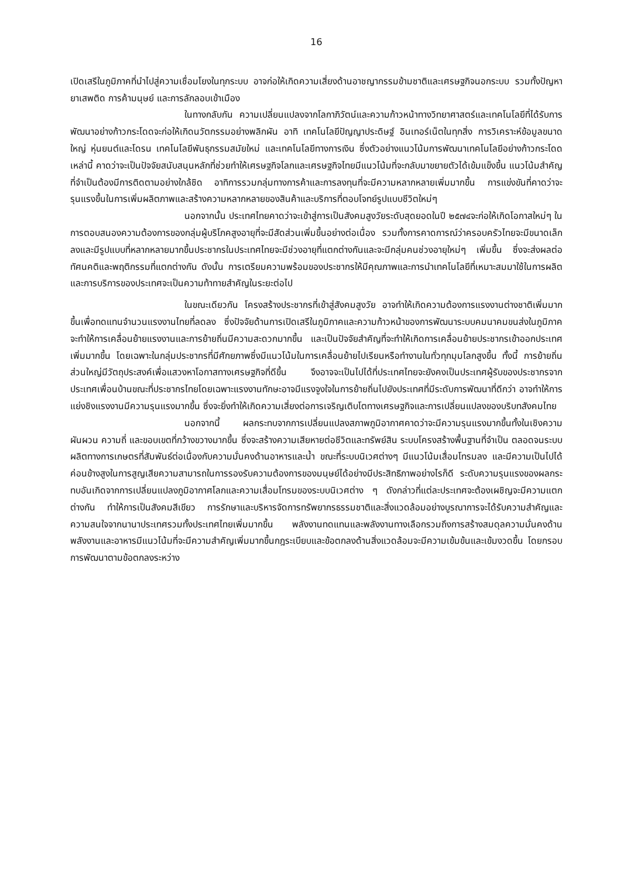16
เปิดเสรีในภูมิภาคที่นำไปสู่ความเชื่อมโยงในทุกระบบ อาจก่อให้เกิดความเสี่ยงด้านอาชญากรรมข้ามชาติและเศรษฐกิจนอกระบบ รวมทั้งปัญหายาเสพติด การค้ามนุษย์ และการลักลอบเข้าเมือง
ในทางกลับกัน ความเปลี่ยนแปลงจากโลกาภิวัตน์และความก้าวหน้าทางวิทยาศาสตร์และเทคโนโลยีที่ได้รับการพัฒนาอย่างก้าวกระโดดจะก่อให้เกิดนวัตกรรมอย่างพลิกผัน อาทิ เทคโนโลยีปัญญาประดิษฐ์ อินเทอร์เน็ตในทุกสิ่ง การวิเคราะห์ข้อมูลขนาดใหญ่ หุ่นยนต์และโดรน เทคโนโลยีพันธุกรรมสมัยใหม่ และเทคโนโลยีทางการเงิน ซึ่งตัวอย่างแนวโน้มการพัฒนาเทคโนโลยีอย่างก้าวกระโดดเหล่านี้ คาดว่าจะเป็นปัจจัยสนับสนุนหลักที่ช่วยทำให้เศรษฐกิจโลกและเศรษฐกิจไทยมีแนวโน้มที่จะกลับมาขยายตัวได้เข้มแข็งขึ้น แนวโน้มสำคัญที่จำเป็นต้องมีการติดตามอย่างใกล้ชิด อาทิการรวมกลุ่มทางการค้าและการลงทุนที่จะมีความหลากหลายเพิ่มมากขึ้น การแข่งขันที่คาดว่าจะรุนแรงขึ้นในการเพิ่มผลิตภาพและสร้างความหลากหลายของสินค้าและบริการที่ตอบโจทย์รูปแบบชีวิตใหม่ๆ
นอกจากนั้น ประเทศไทยคาดว่าจะเข้าสู่การเป็นสังคมสูงวัยระดับสุดยอดในปี ๒๕๗๔จะก่อให้เกิดโอกาสใหม่ๆ ในการตอบสนองความต้องการของกลุ่มผู้บริโภคสูงอายุที่จะมีสัดส่วนเพิ่มขึ้นอย่างต่อเนื่อง รวมทั้งการคาดการณ์ว่าครอบครัวไทยจะมีขนาดเล็กลงและมีรูปแบบที่หลากหลายมากขึ้นประชากรในประเทศไทยจะมีช่วงอายุที่แตกต่างกันและจะมีกลุ่มคนช่วงอายุใหม่ๆ เพิ่มขึ้น ซึ่งจะส่งผลต่อทัศนคติและพฤติกรรมที่แตกต่างกัน ดังนั้น การเตรียมความพร้อมของประชากรให้มีคุณภาพและการนำเทคโนโลยีที่เหมาะสมมาใช้ในการผลิตและการบริการของประเทศจะเป็นความท้าทายสำคัญในระยะต่อไป
ในขณะเดียวกัน โครงสร้างประชากรที่เข้าสู่สังคมสูงวัย อาจทำให้เกิดความต้องการแรงงานต่างชาติเพิ่มมากขึ้นเพื่อทดแทนจำนวนแรงงานไทยที่ลดลง ซึ่งปัจจัยด้านการเปิดเสรีในภูมิภาคและความก้าวหน้าของการพัฒนาระบบคมนาคมขนส่งในภูมิภาคจะทำให้การเคลื่อนย้ายแรงงานและการย้ายถิ่นมีความสะดวกมากขึ้น และเป็นปัจจัยสำคัญที่จะทำให้เกิดการเคลื่อนย้ายประชากรเข้าออกประเทศเพิ่มมากขึ้น โดยเฉพาะในกลุ่มประชากรที่มีศักยภาพซึ่งมีแนวโน้มในการเคลื่อนย้ายไปเรียนหรือทำงานในทั่วทุกมุมโลกสูงขึ้น ทั้งนี้ การย้ายถิ่นส่วนใหญ่มีวัตถุประสงค์เพื่อแสวงหาโอกาสทางเศรษฐกิจที่ดีขึ้น จึงอาจจะเป็นไปได้ที่ประเทศไทยจะยังคงเป็นประเทศผู้รับของประชากรจากประเทศเพื่อนบ้านขณะที่ประชากรไทยโดยเฉพาะแรงงานทักษะอาจมีแรงจูงใจในการย้ายถิ่นไปยังประเทศที่มีระดับการพัฒนาที่ดีกว่า อาจทำให้การแย่งชิงแรงงานมีความรุนแรงมากขึ้น ซึ่งจะยิ่งทำให้เกิดความเสี่ยงต่อการเจริญเติบโตทางเศรษฐกิจและการเปลี่ยนแปลงของบริบทสังคมไทย
นอกจากนี้ ผลกระทบจากการเปลี่ยนแปลงสภาพภูมิอากาศคาดว่าจะมีความรุนแรงมากขึ้นทั้งในเชิงความผันผวน ความถี่ และขอบเขตที่กว้างขวางมากขึ้น ซึ่งจะสร้างความเสียหายต่อชีวิตและทรัพย์สิน ระบบโครงสร้างพื้นฐานที่จำเป็น ตลอดจนระบบผลิตทางการเกษตรที่สัมพันธ์ต่อเนื่องกับความมั่นคงด้านอาหารและน้ำ ขณะที่ระบบนิเวศต่างๆ มีแนวโน้มเสื่อมโทรมลง และมีความเป็นไปได้ค่อนข้างสูงในการสูญเสียความสามารถในการรองรับความต้องการของมนุษย์ได้อย่างมีประสิทธิภาพอย่างไรก็ดี ระดับความรุนแรงของผลกระทบอันเกิดจากการเปลี่ยนแปลงภูมิอากาศโลกและความเสื่อมโทรมของระบบนิเวศต่าง ๆ ดังกล่าวที่แต่ละประเทศจะต้องเผชิญจะมีความแตกต่างกัน ทำให้การเป็นสังคมสีเขียว การรักษาและบริหารจัดการทรัพยากรธรรมชาติและสิ่งแวดล้อมอย่างบูรณาการจะได้รับความสำคัญและความสนใจจากนานาประเทศรวมทั้งประเทศไทยเพิ่มมากขึ้น พลังงานทดแทนและพลังงานทางเลือกรวมถึงการสร้างสมดุลความมั่นคงด้านพลังงานและอาหารมีแนวโน้มที่จะมีความสำคัญเพิ่มมากขึ้นกฎระเบียบและข้อตกลงด้านสิ่งแวดล้อมจะมีความเข้มข้นและเข้มงวดขึ้น โดยกรอบการพัฒนาตามข้อตกลงระหว่าง